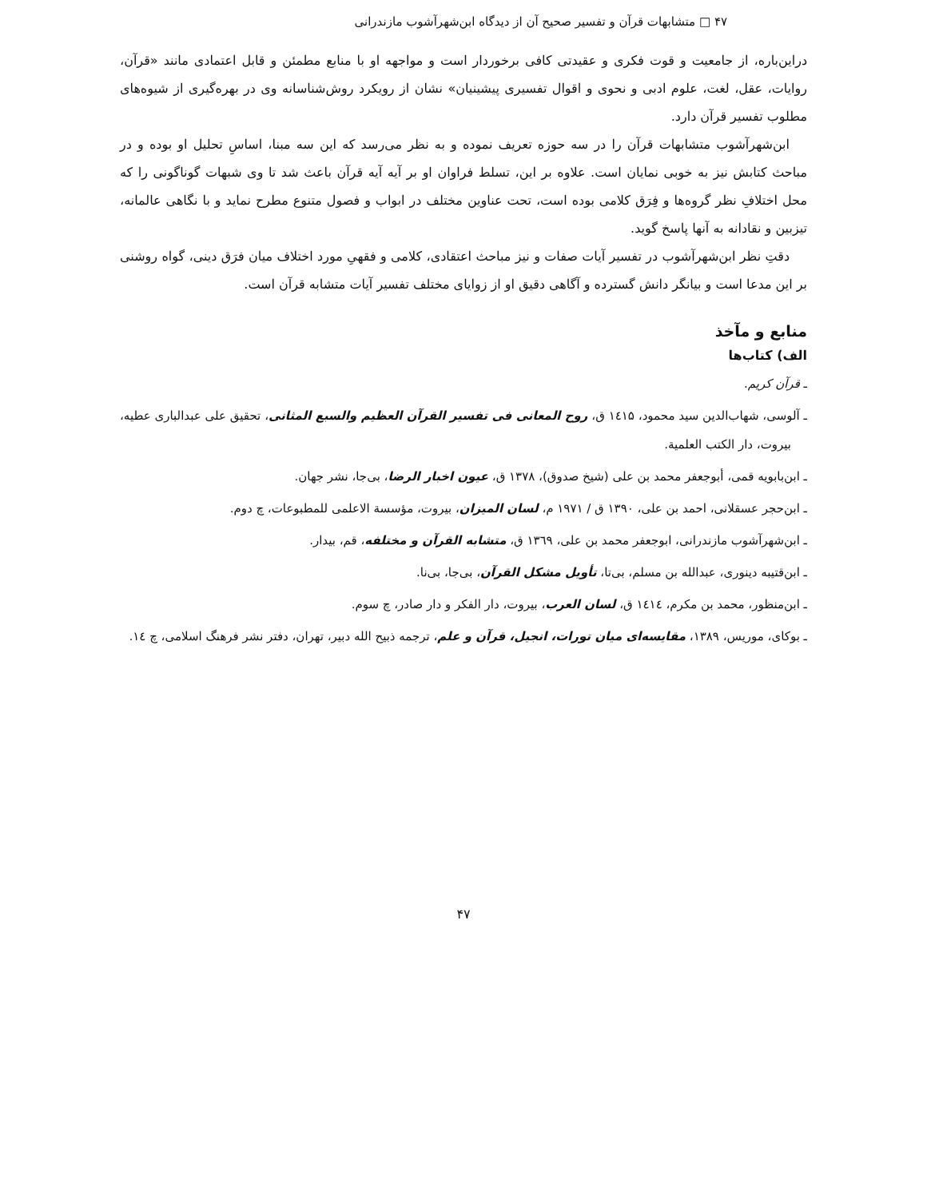۴۷ □ متشابهات قرآن و تفسیر صحیح آن از دیدگاه ابن‌شهرآشوب مازندرانی
دراین‌باره، از جامعیت و قوت فکری و عقیدتی کافی برخوردار است و مواجهه او با منابع مطمئن و قابل اعتمادی مانند «قرآن، روایات، عقل، لغت، علوم ادبی و نحوی و اقوال تفسیری پیشینیان» نشان از رویکرد روش‌شناسانه وی در بهره‌گیری از شیوه‌های مطلوب تفسیر قرآن دارد.
ابن‌شهرآشوب متشابهات قرآن را در سه حوزه تعریف نموده و به نظر می‌رسد که این سه مبنا، اساسِ تحلیل او بوده و در مباحث کتابش نیز به خوبی نمایان است. علاوه بر این، تسلط فراوان او بر آیه آیه قرآن باعث شد تا وی شبهات گوناگونی را که محل اختلافِ نظر گروه‌ها و فِرَق کلامی بوده است، تحت عناوین مختلف در ابواب و فصول متنوع مطرح نماید و با نگاهی عالمانه، تیزبین و نقادانه به آنها پاسخ گوید.
دقتِ نظر ابن‌شهرآشوب در تفسیر آیات صفات و نیز مباحث اعتقادی، کلامی و فقهیِ مورد اختلاف میان فرَق دینی، گواه روشنی بر این مدعا است و بیانگر دانش گسترده و آگاهی دقیق او از زوایای مختلف تفسیر آیات متشابه قرآن است.
منابع و مآخذ
الف) کتاب‌ها
ـ قرآن کریم.
ـ آلوسی، شهاب‌الدین سید محمود، ۱٤۱۵ ق، روح المعانی فی تفسیر القرآن العظیم والسبع المثانی، تحقیق علی عبدالباری عطیه، بیروت، دار الکتب العلمیة.
ـ ابن‌بابویه قمی، أبوجعفر محمد بن علی (شیخ صدوق)، ۱۳۷۸ ق، عیون اخبار الرضا، بی‌جا، نشر جهان.
ـ ابن‌حجر عسقلانی، احمد بن علی، ۱۳۹۰ ق / ۱۹۷۱ م، لسان المیزان، بیروت، مؤسسة الاعلمی للمطبوعات، چ دوم.
ـ ابن‌شهرآشوب مازندرانی، ابوجعفر محمد بن علی، ۱۳٦۹ ق، متشابه القرآن و مختلفه، قم، بیدار.
ـ ابن‌قتیبه دینوری، عبدالله بن مسلم، بی‌تا، تأویل مشکل القرآن، بی‌جا، بی‌نا.
ـ ابن‌منظور، محمد بن مکرم، ۱٤۱٤ ق، لسان العرب، بیروت، دار الفکر و دار صادر، چ سوم.
ـ بوکای، موریس، ۱۳۸۹، مقایسه‌ای میان تورات، انجیل، قرآن و علم، ترجمه ذبیح الله دبیر، تهران، دفتر نشر فرهنگ اسلامی، چ ۱٤.
۴۷